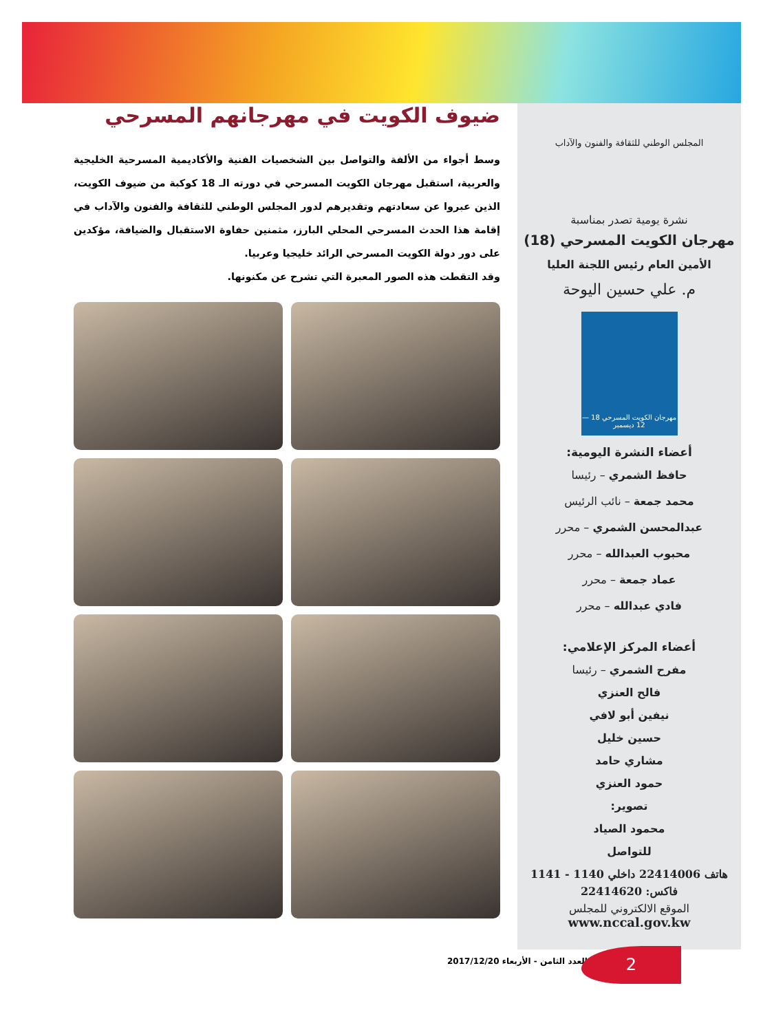المجلس الوطني للثقافة والفنون والآداب
نشرة يومية تصدر بمناسبة
مهرجان الكويت المسرحي (18)
الأمين العام رئيس اللجنة العليا
م. علي حسين اليوحة
مهرجان الكويت المسرحي 18 — 12 ديسمبر
أعضاء النشرة اليومية:
حافظ الشمري – رئيسا
محمد جمعة – نائب الرئيس
عبدالمحسن الشمري – محرر
محبوب العبدالله – محرر
عماد جمعة – محرر
فادي عبدالله – محرر
أعضاء المركز الإعلامي:
مفرح الشمري – رئيسا
فالح العنزي
نيفين أبو لافي
حسين خليل
مشاري حامد
حمود العنزي
تصوير:
محمود الصياد
للتواصل
هاتف 22414006 داخلي 1140 - 1141
فاكس: 22414620
الموقع الالكتروني للمجلس
www.nccal.gov.kw
ضيوف الكويت في مهرجانهم المسرحي
وسط أجواء من الألفة والتواصل بين الشخصيات الفنية والأكاديمية المسرحية الخليجية والعربية، استقبل مهرجان الكويت المسرحي في دورته الـ 18 كوكبة من ضيوف الكويت، الذين عبروا عن سعادتهم وتقديرهم لدور المجلس الوطني للثقافة والفنون والآداب في إقامة هذا الحدث المسرحي المحلي البارز، مثمنين حفاوة الاستقبال والضيافة، مؤكدين على دور دولة الكويت المسرحي الرائد خليجيا وعربيا.
وقد التقطت هذه الصور المعبرة التي تشرح عن مكنونها.
العدد الثامن - الأربعاء 2017/12/20
2